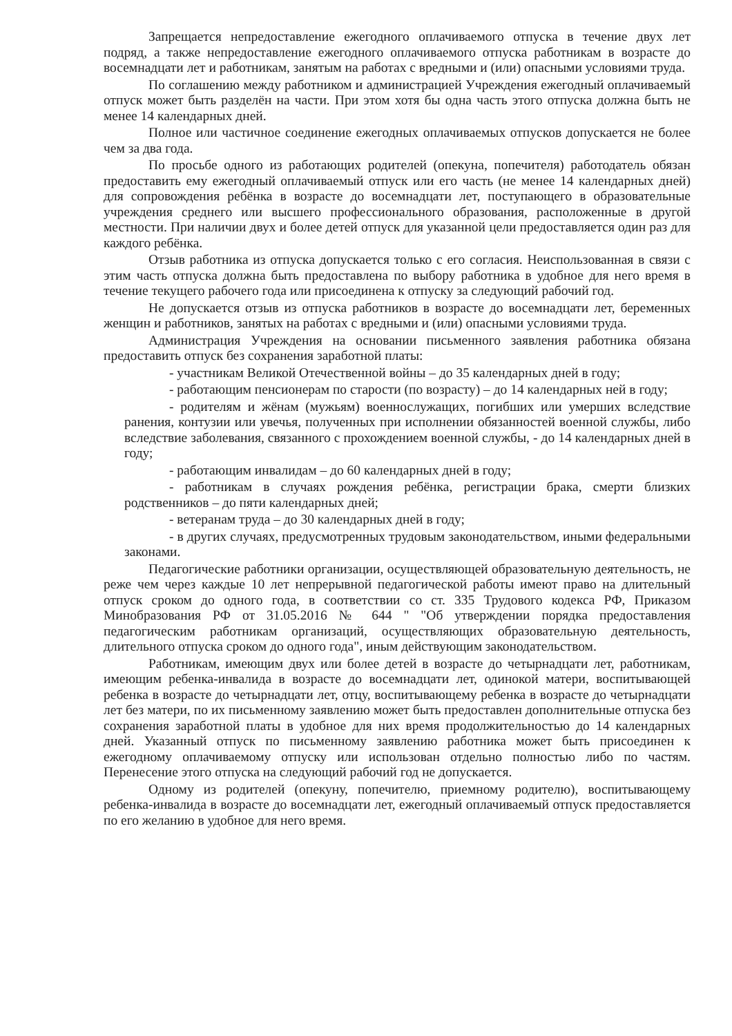Запрещается непредоставление ежегодного оплачиваемого отпуска в течение двух лет подряд, а также непредоставление ежегодного оплачиваемого отпуска работникам в возрасте до восемнадцати лет и работникам, занятым на работах с вредными и (или) опасными условиями труда.
По соглашению между работником и администрацией Учреждения ежегодный оплачиваемый отпуск может быть разделён на части. При этом хотя бы одна часть этого отпуска должна быть не менее 14 календарных дней.
Полное или частичное соединение ежегодных оплачиваемых отпусков допускается не более чем за два года.
По просьбе одного из работающих родителей (опекуна, попечителя) работодатель обязан предоставить ему ежегодный оплачиваемый отпуск или его часть (не менее 14 календарных дней) для сопровождения ребёнка в возрасте до восемнадцати лет, поступающего в образовательные учреждения среднего или высшего профессионального образования, расположенные в другой местности. При наличии двух и более детей отпуск для указанной цели предоставляется один раз для каждого ребёнка.
Отзыв работника из отпуска допускается только с его согласия. Неиспользованная в связи с этим часть отпуска должна быть предоставлена по выбору работника в удобное для него время в течение текущего рабочего года или присоединена к отпуску за следующий рабочий год.
Не допускается отзыв из отпуска работников в возрасте до восемнадцати лет, беременных женщин и работников, занятых на работах с вредными и (или) опасными условиями труда.
Администрация Учреждения на основании письменного заявления работника обязана предоставить отпуск без сохранения заработной платы:
- участникам Великой Отечественной войны – до 35 календарных дней в году;
- работающим пенсионерам по старости (по возрасту) – до 14 календарных ней в году;
- родителям и жёнам (мужьям) военнослужащих, погибших или умерших вследствие ранения, контузии или увечья, полученных при исполнении обязанностей военной службы, либо вследствие заболевания, связанного с прохождением военной службы, - до 14 календарных дней в году;
- работающим инвалидам – до 60 календарных дней в году;
- работникам в случаях рождения ребёнка, регистрации брака, смерти близких родственников – до пяти календарных дней;
- ветеранам труда – до 30 календарных дней в году;
- в других случаях, предусмотренных трудовым законодательством, иными федеральными законами.
Педагогические работники организации, осуществляющей образовательную деятельность, не реже чем через каждые 10 лет непрерывной педагогической работы имеют право на длительный отпуск сроком до одного года, в соответствии со ст. 335 Трудового кодекса РФ, Приказом Минобразования РФ от 31.05.2016 № 644 " "Об утверждении порядка предоставления педагогическим работникам организаций, осуществляющих образовательную деятельность, длительного отпуска сроком до одного года", иным действующим законодательством.
Работникам, имеющим двух или более детей в возрасте до четырнадцати лет, работникам, имеющим ребенка-инвалида в возрасте до восемнадцати лет, одинокой матери, воспитывающей ребенка в возрасте до четырнадцати лет, отцу, воспитывающему ребенка в возрасте до четырнадцати лет без матери, по их письменному заявлению может быть предоставлен дополнительные отпуска без сохранения заработной платы в удобное для них время продолжительностью до 14 календарных дней. Указанный отпуск по письменному заявлению работника может быть присоединен к ежегодному оплачиваемому отпуску или использован отдельно полностью либо по частям. Перенесение этого отпуска на следующий рабочий год не допускается.
Одному из родителей (опекуну, попечителю, приемному родителю), воспитывающему ребенка-инвалида в возрасте до восемнадцати лет, ежегодный оплачиваемый отпуск предоставляется по его желанию в удобное для него время.